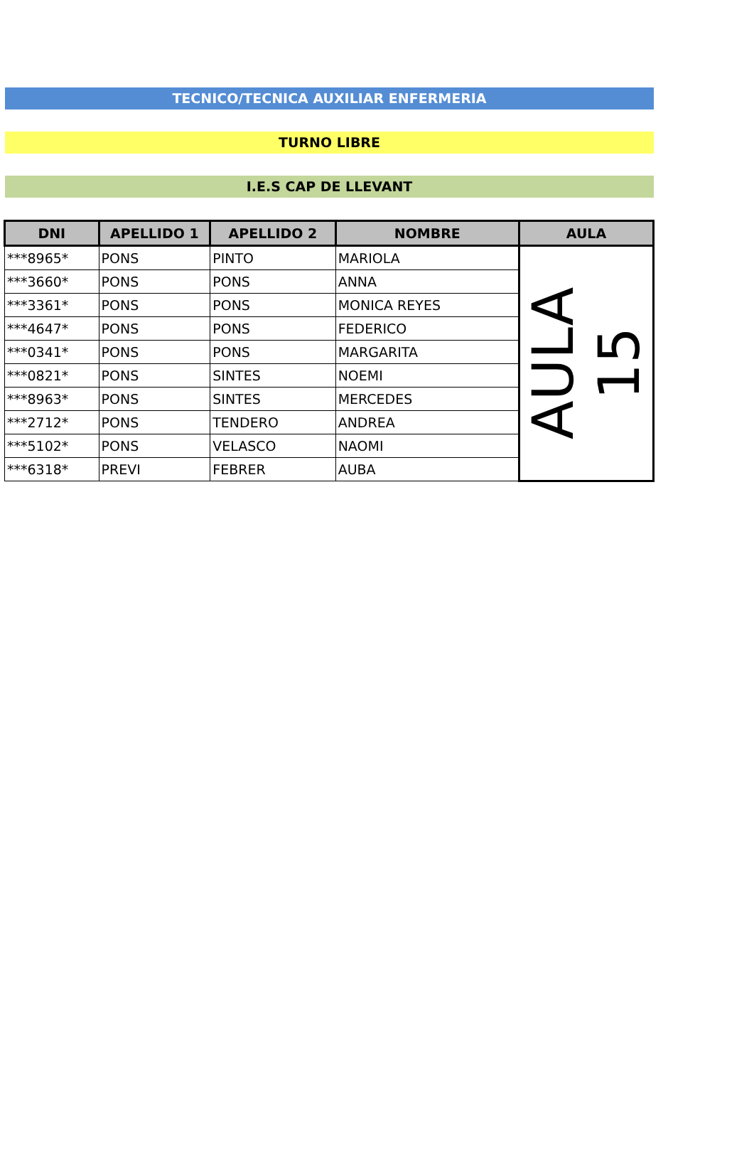TECNICO/TECNICA AUXILIAR ENFERMERIA
TURNO LIBRE
I.E.S CAP DE LLEVANT
| DNI | APELLIDO 1 | APELLIDO 2 | NOMBRE | AULA |
| --- | --- | --- | --- | --- |
| ***8965* | PONS | PINTO | MARIOLA | AULA 15 |
| ***3660* | PONS | PONS | ANNA | |
| ***3361* | PONS | PONS | MONICA REYES | |
| ***4647* | PONS | PONS | FEDERICO | |
| ***0341* | PONS | PONS | MARGARITA | |
| ***0821* | PONS | SINTES | NOEMI | |
| ***8963* | PONS | SINTES | MERCEDES | |
| ***2712* | PONS | TENDERO | ANDREA | |
| ***5102* | PONS | VELASCO | NAOMI | |
| ***6318* | PREVI | FEBRER | AUBA | |